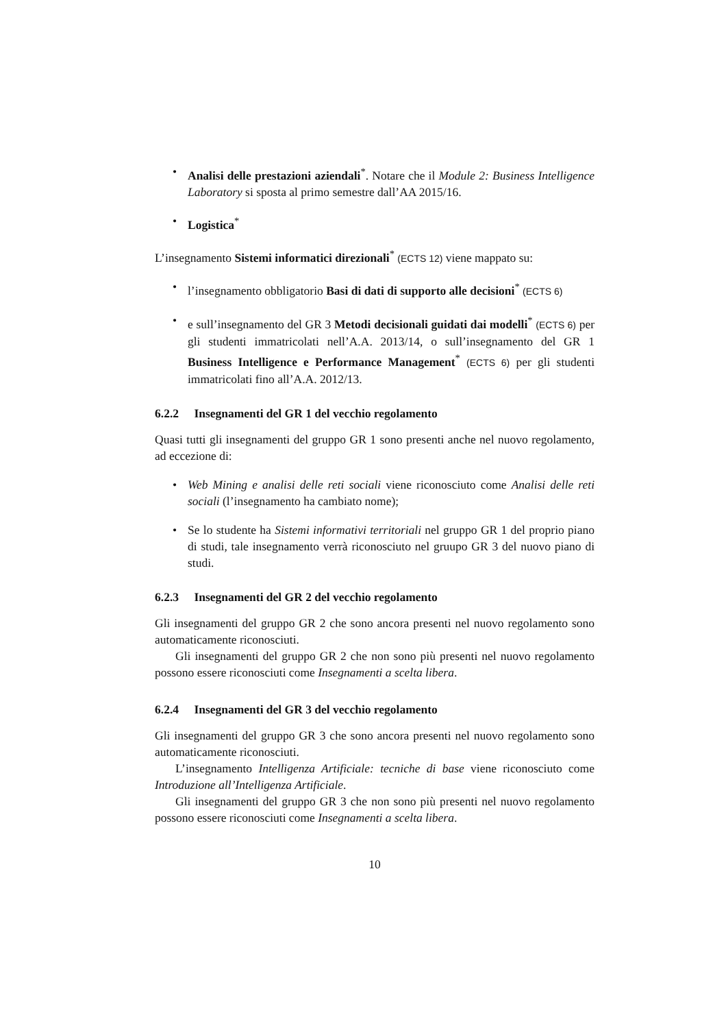• Analisi delle prestazioni aziendali<sup>*</sup>. Notare che il Module 2: Business Intelligence Laboratory si sposta al primo semestre dall’AA 2015/16.
• Logistica<sup>*</sup>
L’insegnamento Sistemi informatici direzionali<sup>*</sup> (ECTS 12) viene mappato su:
• l’insegnamento obbligatorio Basi di dati di supporto alle decisioni<sup>*</sup> (ECTS 6)
• e sull’insegnamento del GR 3 Metodi decisionali guidati dai modelli<sup>*</sup> (ECTS 6) per gli studenti immatricolati nell’A.A. 2013/14, o sull’insegnamento del GR 1 Business Intelligence e Performance Management<sup>*</sup> (ECTS 6) per gli studenti immatricolati fino all’A.A. 2012/13.
6.2.2 Insegnamenti del GR 1 del vecchio regolamento
Quasi tutti gli insegnamenti del gruppo GR 1 sono presenti anche nel nuovo regolamento, ad eccezione di:
• Web Mining e analisi delle reti sociali viene riconosciuto come Analisi delle reti sociali (l’insegnamento ha cambiato nome);
• Se lo studente ha Sistemi informativi territoriali nel gruppo GR 1 del proprio piano di studi, tale insegnamento verrà riconosciuto nel gruupo GR 3 del nuovo piano di studi.
6.2.3 Insegnamenti del GR 2 del vecchio regolamento
Gli insegnamenti del gruppo GR 2 che sono ancora presenti nel nuovo regolamento sono automaticamente riconosciuti.
Gli insegnamenti del gruppo GR 2 che non sono più presenti nel nuovo regolamento possono essere riconosciuti come Insegnamenti a scelta libera.
6.2.4 Insegnamenti del GR 3 del vecchio regolamento
Gli insegnamenti del gruppo GR 3 che sono ancora presenti nel nuovo regolamento sono automaticamente riconosciuti.
L’insegnamento Intelligenza Artificiale: tecniche di base viene riconosciuto come Introduzione all’Intelligenza Artificiale.
Gli insegnamenti del gruppo GR 3 che non sono più presenti nel nuovo regolamento possono essere riconosciuti come Insegnamenti a scelta libera.
10